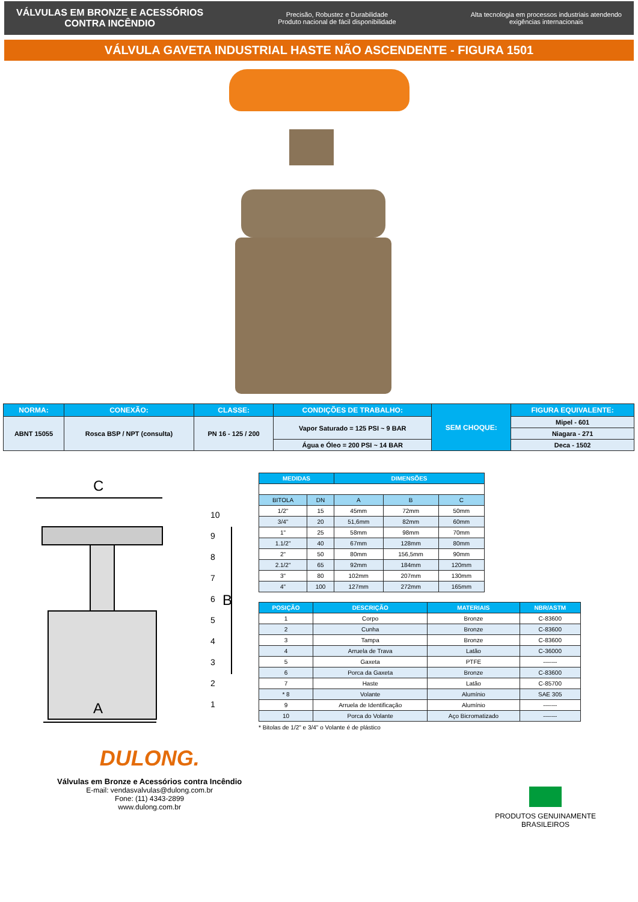VÁLVULAS EM BRONZE E ACESSÓRIOS
CONTRA INCÊNDIO
Precisão, Robustez e Durabilidade
Produto nacional de fácil disponibilidade
Alta tecnologia em processos industriais atendendo
exigências internacionais
VÁLVULA GAVETA INDUSTRIAL HASTE NÃO ASCENDENTE - FIGURA 1501
| NORMA: | CONEXÃO: | CLASSE: | CONDIÇÕES DE TRABALHO: | SEM CHOQUE: | FIGURA EQUIVALENTE: |
| --- | --- | --- | --- | --- | --- |
| ABNT 15055 | Rosca BSP / NPT (consulta) | PN 16 - 125 / 200 | Vapor Saturado = 125 PSI ~ 9 BAR | | Mipel - 601 |
| | | | | | Niagara - 271 |
| | | | Água e Óleo = 200 PSI ~ 14 BAR | | Deca - 1502 |
C
A
B
10
9
8
7
6
5
4
3
2
1
| MEDIDAS | | DIMENSÕES | | |
| --- | --- | --- | --- | --- |
| BITOLA | DN | A | B | C |
| 1/2" | 15 | 45mm | 72mm | 50mm |
| 3/4" | 20 | 51,6mm | 82mm | 60mm |
| 1" | 25 | 58mm | 98mm | 70mm |
| 1.1/2" | 40 | 67mm | 128mm | 80mm |
| 2" | 50 | 80mm | 156,5mm | 90mm |
| 2.1/2" | 65 | 92mm | 184mm | 120mm |
| 3" | 80 | 102mm | 207mm | 130mm |
| 4" | 100 | 127mm | 272mm | 165mm |
| POSIÇÃO | DESCRIÇÃO | MATERIAIS | NBR/ASTM |
| --- | --- | --- | --- |
| 1 | Corpo | Bronze | C-83600 |
| 2 | Cunha | Bronze | C-83600 |
| 3 | Tampa | Bronze | C-83600 |
| 4 | Arruela de Trava | Latão | C-36000 |
| 5 | Gaxeta | PTFE | ------- |
| 6 | Porca da Gaxeta | Bronze | C-83600 |
| 7 | Haste | Latão | C-85700 |
| * 8 | Volante | Alumínio | SAE 305 |
| 9 | Arruela de Identificação | Alumínio | ------- |
| 10 | Porca do Volante | Aço Bicromatizado | ------- |
* Bitolas de 1/2" e 3/4" o Volante é de plástico
DULONG.
Válvulas em Bronze e Acessórios contra Incêndio
E-mail: vendasvalvulas@dulong.com.br
Fone: (11) 4343-2899
www.dulong.com.br
PRODUTOS GENUINAMENTE
BRASILEIROS